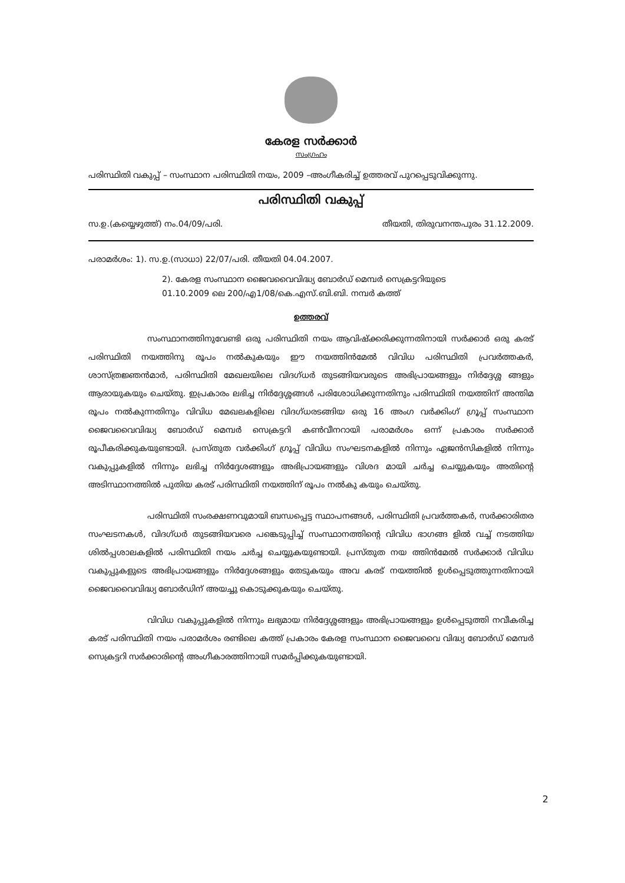കേരള സർക്കാർ
സംഗ്രഹം
പരിസ്ഥിതി വകുപ്പ് – സംസ്ഥാന പരിസ്ഥിതി നയം, 2009 –അംഗീകരിച്ച് ഉത്തരവ് പുറപ്പെടുവിക്കുന്നു.
പരിസ്ഥിതി വകുപ്പ്
സ.ഉ.(കയ്യെഴുത്ത്) നം.04/09/പരി. തീയതി, തിരുവനന്തപുരം 31.12.2009.
പരാമർശം: 1). സ.ഉ.(സാധാ) 22/07/പരി. തീയതി 04.04.2007.
2). കേരള സംസ്ഥാന ജൈവവൈവിദ്ധ്യ ബോർഡ് മെമ്പർ സെക്രട്ടറിയുടെ
01.10.2009 ലെ 200/എ1/08/കെ.എസ്.ബി.ബി. നമ്പർ കത്ത്
ഉത്തരവ്
സംസ്ഥാനത്തിനുവേണ്ടി ഒരു പരിസ്ഥിതി നയം ആവിഷ്ക്കരിക്കുന്നതിനായി സർക്കാർ ഒരു കരട് പരിസ്ഥിതി നയത്തിനു രൂപം നൽകുകയും ഈ നയത്തിൻമേൽ വിവിധ പരിസ്ഥിതി പ്രവർത്തകർ, ശാസ്ത്രജ്ഞൻമാർ, പരിസ്ഥിതി മേഖലയിലെ വിദഗ്ധർ തുടങ്ങിയവരുടെ അഭിപ്രായങ്ങളും നിർദ്ദേശ്ശ ങ്ങളും ആരായുകയും ചെയ്തു. ഇപ്രകാരം ലഭിച്ച നിർദ്ദേശ്ശങ്ങൾ പരിശോധിക്കുന്നതിനും പരിസ്ഥിതി നയത്തിന് അന്തിമ രൂപം നൽകുന്നതിനും വിവിധ മേഖലകളിലെ വിദഗ്ധരടങ്ങിയ ഒരു 16 അംഗ വർക്കിംഗ് ഗ്രൂപ്പ് സംസ്ഥാന ജൈവവൈവിദ്ധ്യ ബോർഡ് മെമ്പർ സെക്രട്ടറി കൺവീനറായി പരാമർശം ഒന്ന് പ്രകാരം സർക്കാർ രൂപീകരിക്കുകയുണ്ടായി. പ്രസ്തുത വർക്കിംഗ് ഗ്രൂപ്പ് വിവിധ സംഘടനകളിൽ നിന്നും ഏജൻസികളിൽ നിന്നും വകുപ്പുകളിൽ നിന്നും ലഭിച്ച നിർദ്ദേശങ്ങളും അഭിപ്രായങ്ങളും വിശദ മായി ചർച്ച ചെയ്യുകയും അതിന്റെ അടിസ്ഥാനത്തിൽ പുതിയ കരട് പരിസ്ഥിതി നയത്തിന് രൂപം നൽകു കയും ചെയ്തു.
പരിസ്ഥിതി സംരക്ഷണവുമായി ബന്ധപ്പെട്ട സ്ഥാപനങ്ങൾ, പരിസ്ഥിതി പ്രവർത്തകർ, സർക്കാരിതര സംഘടനകൾ, വിദഗ്ധർ തുടങ്ങിയവരെ പങ്കെടുപ്പിച്ച് സംസ്ഥാനത്തിന്റെ വിവിധ ഭാഗങ്ങ ളിൽ വച്ച് നടത്തിയ ശിൽപ്പശാലകളിൽ പരിസ്ഥിതി നയം ചർച്ച ചെയ്യുകയുണ്ടായി. പ്രസ്തുത നയ ത്തിൻമേൽ സർക്കാർ വിവിധ വകുപ്പുകളുടെ അഭിപ്രായങ്ങളും നിർദ്ദേശങ്ങളും തേടുകയും അവ കരട് നയത്തിൽ ഉൾപ്പെടുത്തുന്നതിനായി ജൈവവൈവിദ്ധ്യ ബോർഡിന് അയച്ചു കൊടുക്കുകയും ചെയ്തു.
വിവിധ വകുപ്പുകളിൽ നിന്നും ലഭ്യമായ നിർദ്ദേശ്ശങ്ങളും അഭിപ്രായങ്ങളും ഉൾപ്പെടുത്തി നവീകരിച്ച കരട് പരിസ്ഥിതി നയം പരാമർശം രണ്ടിലെ കത്ത് പ്രകാരം കേരള സംസ്ഥാന ജൈവവൈ വിദ്ധ്യ ബോർഡ് മെമ്പർ സെക്രട്ടറി സർക്കാരിന്റെ അംഗീകാരത്തിനായി സമർപ്പിക്കുകയുണ്ടായി.
2